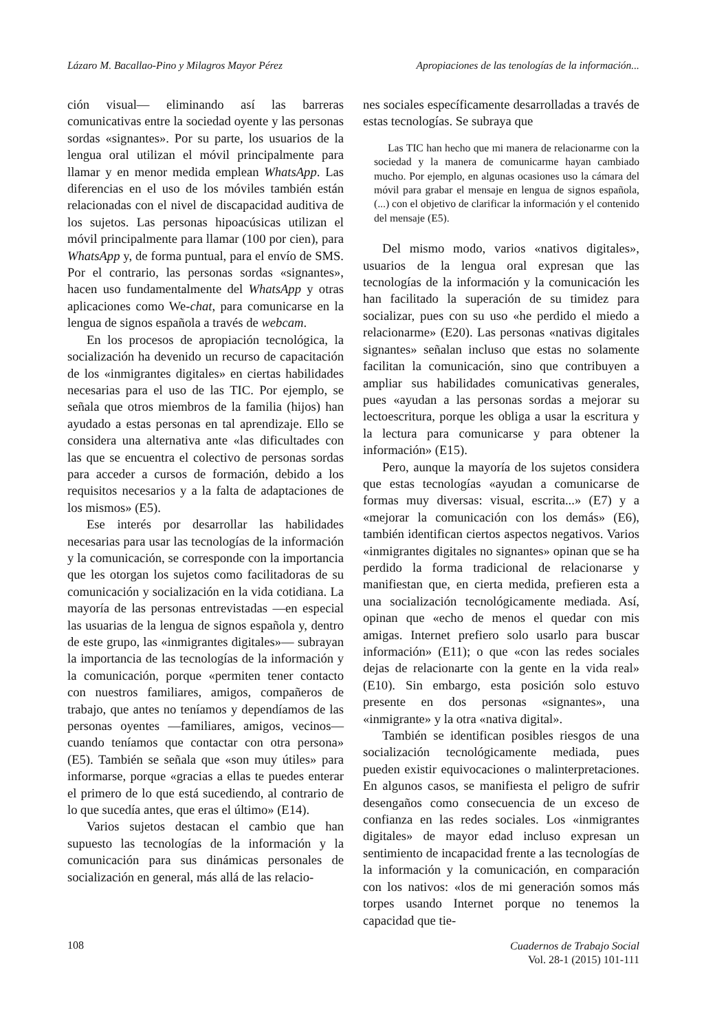Lázaro M. Bacallao-Pino y Milagros Mayor Pérez Apropiaciones de las tenologías de la información...
ción visual— eliminando así las barreras comunicativas entre la sociedad oyente y las personas sordas «signantes». Por su parte, los usuarios de la lengua oral utilizan el móvil principalmente para llamar y en menor medida emplean WhatsApp. Las diferencias en el uso de los móviles también están relacionadas con el nivel de discapacidad auditiva de los sujetos. Las personas hipoacúsicas utilizan el móvil principalmente para llamar (100 por cien), para WhatsApp y, de forma puntual, para el envío de SMS. Por el contrario, las personas sordas «signantes», hacen uso fundamentalmente del WhatsApp y otras aplicaciones como We-chat, para comunicarse en la lengua de signos española a través de webcam.
En los procesos de apropiación tecnológica, la socialización ha devenido un recurso de capacitación de los «inmigrantes digitales» en ciertas habilidades necesarias para el uso de las TIC. Por ejemplo, se señala que otros miembros de la familia (hijos) han ayudado a estas personas en tal aprendizaje. Ello se considera una alternativa ante «las dificultades con las que se encuentra el colectivo de personas sordas para acceder a cursos de formación, debido a los requisitos necesarios y a la falta de adaptaciones de los mismos» (E5).
Ese interés por desarrollar las habilidades necesarias para usar las tecnologías de la información y la comunicación, se corresponde con la importancia que les otorgan los sujetos como facilitadoras de su comunicación y socialización en la vida cotidiana. La mayoría de las personas entrevistadas —en especial las usuarias de la lengua de signos española y, dentro de este grupo, las «inmigrantes digitales»— subrayan la importancia de las tecnologías de la información y la comunicación, porque «permiten tener contacto con nuestros familiares, amigos, compañeros de trabajo, que antes no teníamos y dependíamos de las personas oyentes —familiares, amigos, vecinos— cuando teníamos que contactar con otra persona» (E5). También se señala que «son muy útiles» para informarse, porque «gracias a ellas te puedes enterar el primero de lo que está sucediendo, al contrario de lo que sucedía antes, que eras el último» (E14).
Varios sujetos destacan el cambio que han supuesto las tecnologías de la información y la comunicación para sus dinámicas personales de socialización en general, más allá de las relacio-
nes sociales específicamente desarrolladas a través de estas tecnologías. Se subraya que
Las TIC han hecho que mi manera de relacionarme con la sociedad y la manera de comunicarme hayan cambiado mucho. Por ejemplo, en algunas ocasiones uso la cámara del móvil para grabar el mensaje en lengua de signos española, (...) con el objetivo de clarificar la información y el contenido del mensaje (E5).
Del mismo modo, varios «nativos digitales», usuarios de la lengua oral expresan que las tecnologías de la información y la comunicación les han facilitado la superación de su timidez para socializar, pues con su uso «he perdido el miedo a relacionarme» (E20). Las personas «nativas digitales signantes» señalan incluso que estas no solamente facilitan la comunicación, sino que contribuyen a ampliar sus habilidades comunicativas generales, pues «ayudan a las personas sordas a mejorar su lectoescritura, porque les obliga a usar la escritura y la lectura para comunicarse y para obtener la información» (E15).
Pero, aunque la mayoría de los sujetos considera que estas tecnologías «ayudan a comunicarse de formas muy diversas: visual, escrita...» (E7) y a «mejorar la comunicación con los demás» (E6), también identifican ciertos aspectos negativos. Varios «inmigrantes digitales no signantes» opinan que se ha perdido la forma tradicional de relacionarse y manifiestan que, en cierta medida, prefieren esta a una socialización tecnológicamente mediada. Así, opinan que «echo de menos el quedar con mis amigas. Internet prefiero solo usarlo para buscar información» (E11); o que «con las redes sociales dejas de relacionarte con la gente en la vida real» (E10). Sin embargo, esta posición solo estuvo presente en dos personas «signantes», una «inmigrante» y la otra «nativa digital».
También se identifican posibles riesgos de una socialización tecnológicamente mediada, pues pueden existir equivocaciones o malinterpretaciones. En algunos casos, se manifiesta el peligro de sufrir desengaños como consecuencia de un exceso de confianza en las redes sociales. Los «inmigrantes digitales» de mayor edad incluso expresan un sentimiento de incapacidad frente a las tecnologías de la información y la comunicación, en comparación con los nativos: «los de mi generación somos más torpes usando Internet porque no tenemos la capacidad que tie-
108
Cuadernos de Trabajo Social
Vol. 28-1 (2015) 101-111